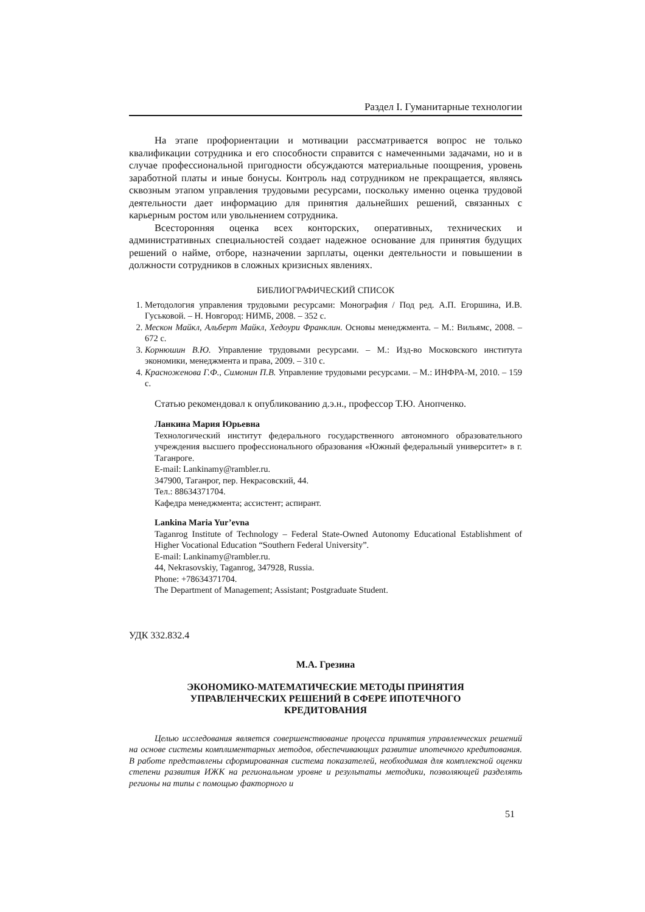Раздел I. Гуманитарные технологии
На этапе профориентации и мотивации рассматривается вопрос не только квалификации сотрудника и его способности справится с намеченными задачами, но и в случае профессиональной пригодности обсуждаются материальные поощрения, уровень заработной платы и иные бонусы. Контроль над сотрудником не прекращается, являясь сквозным этапом управления трудовыми ресурсами, поскольку именно оценка трудовой деятельности дает информацию для принятия дальнейших решений, связанных с карьерным ростом или увольнением сотрудника.
Всесторонняя оценка всех конторских, оперативных, технических и административных специальностей создает надежное основание для принятия будущих решений о найме, отборе, назначении зарплаты, оценки деятельности и повышении в должности сотрудников в сложных кризисных явлениях.
БИБЛИОГРАФИЧЕСКИЙ СПИСОК
1. Методология управления трудовыми ресурсами: Монография / Под ред. А.П. Егоршина, И.В. Гуськовой. – Н. Новгород: НИМБ, 2008. – 352 с.
2. Мескон Майкл, Альберт Майкл, Хедоури Франклин. Основы менеджмента. – М.: Вильямс, 2008. – 672 с.
3. Корнюшин В.Ю. Управление трудовыми ресурсами. – М.: Изд-во Московского института экономики, менеджмента и права, 2009. – 310 с.
4. Красноженова Г.Ф., Симонин П.В. Управление трудовыми ресурсами. – М.: ИНФРА-М, 2010. – 159 с.
Статью рекомендовал к опубликованию д.э.н., профессор Т.Ю. Анопченко.
Ланкина Мария Юрьевна
Технологический институт федерального государственного автономного образовательного учреждения высшего профессионального образования «Южный федеральный университет» в г. Таганроге.
E-mail: Lankinamy@rambler.ru.
347900, Таганрог, пер. Некрасовский, 44.
Тел.: 88634371704.
Кафедра менеджмента; ассистент; аспирант.
Lankina Maria Yur’evna
Taganrog Institute of Technology – Federal State-Owned Autonomy Educational Establishment of Higher Vocational Education “Southern Federal University”.
E-mail: Lankinamy@rambler.ru.
44, Nekrasovskiy, Taganrog, 347928, Russia.
Phone: +78634371704.
The Department of Management; Assistant; Postgraduate Student.
УДК 332.832.4
М.А. Грезина
ЭКОНОМИКО-МАТЕМАТИЧЕСКИЕ МЕТОДЫ ПРИНЯТИЯ
УПРАВЛЕНЧЕСКИХ РЕШЕНИЙ В СФЕРЕ ИПОТЕЧНОГО
КРЕДИТОВАНИЯ
Целью исследования является совершенствование процесса принятия управленческих решений на основе системы комплиментарных методов, обеспечивающих развитие ипотечного кредитования. В работе представлены сформированная система показателей, необходимая для комплексной оценки степени развития ИЖК на региональном уровне и результаты методики, позволяющей разделять регионы на типы с помощью факторного и
51